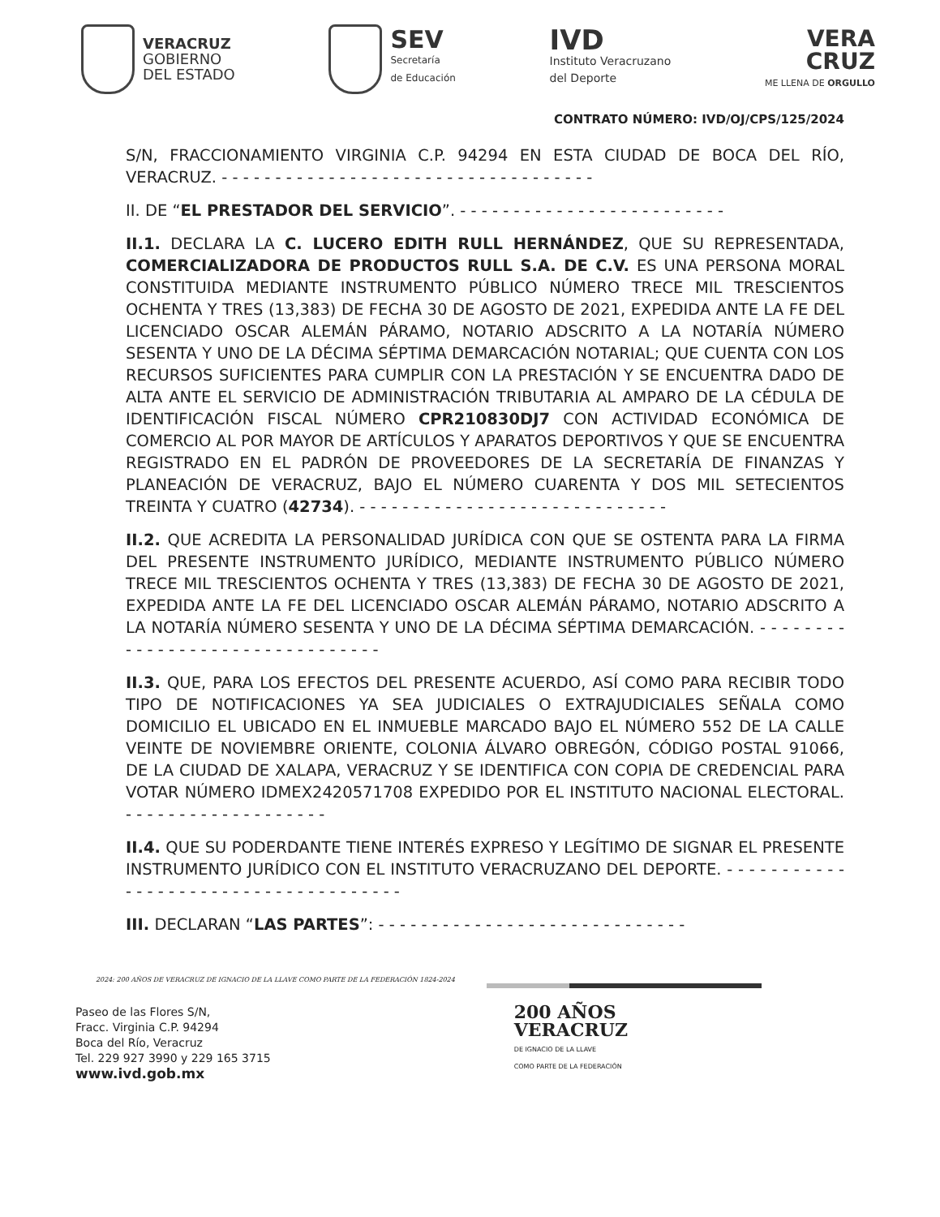VERACRUZ
GOBIERNO
DEL ESTADO
SEV
Secretaría
de Educación
IVD
Instituto Veracruzano
del Deporte
VERA
CRUZ
ME LLENA DE ORGULLO
CONTRATO NÚMERO: IVD/OJ/CPS/125/2024
S/N, FRACCIONAMIENTO VIRGINIA C.P. 94294 EN ESTA CIUDAD DE BOCA DEL RÍO, VERACRUZ. - - - - - - - - - - - - - - - - - - - - - - - - - - - - - - - - - - -
II. DE “EL PRESTADOR DEL SERVICIO”. - - - - - - - - - - - - - - - - - - - - - - - - -
II.1. DECLARA LA C. LUCERO EDITH RULL HERNÁNDEZ, QUE SU REPRESENTADA, COMERCIALIZADORA DE PRODUCTOS RULL S.A. DE C.V. ES UNA PERSONA MORAL CONSTITUIDA MEDIANTE INSTRUMENTO PÚBLICO NÚMERO TRECE MIL TRESCIENTOS OCHENTA Y TRES (13,383) DE FECHA 30 DE AGOSTO DE 2021, EXPEDIDA ANTE LA FE DEL LICENCIADO OSCAR ALEMÁN PÁRAMO, NOTARIO ADSCRITO A LA NOTARÍA NÚMERO SESENTA Y UNO DE LA DÉCIMA SÉPTIMA DEMARCACIÓN NOTARIAL; QUE CUENTA CON LOS RECURSOS SUFICIENTES PARA CUMPLIR CON LA PRESTACIÓN Y SE ENCUENTRA DADO DE ALTA ANTE EL SERVICIO DE ADMINISTRACIÓN TRIBUTARIA AL AMPARO DE LA CÉDULA DE IDENTIFICACIÓN FISCAL NÚMERO CPR210830DJ7 CON ACTIVIDAD ECONÓMICA DE COMERCIO AL POR MAYOR DE ARTÍCULOS Y APARATOS DEPORTIVOS Y QUE SE ENCUENTRA REGISTRADO EN EL PADRÓN DE PROVEEDORES DE LA SECRETARÍA DE FINANZAS Y PLANEACIÓN DE VERACRUZ, BAJO EL NÚMERO CUARENTA Y DOS MIL SETECIENTOS TREINTA Y CUATRO (42734). - - - - - - - - - - - - - - - - - - - - - - - - - - - - -
II.2. QUE ACREDITA LA PERSONALIDAD JURÍDICA CON QUE SE OSTENTA PARA LA FIRMA DEL PRESENTE INSTRUMENTO JURÍDICO, MEDIANTE INSTRUMENTO PÚBLICO NÚMERO TRECE MIL TRESCIENTOS OCHENTA Y TRES (13,383) DE FECHA 30 DE AGOSTO DE 2021, EXPEDIDA ANTE LA FE DEL LICENCIADO OSCAR ALEMÁN PÁRAMO, NOTARIO ADSCRITO A LA NOTARÍA NÚMERO SESENTA Y UNO DE LA DÉCIMA SÉPTIMA DEMARCACIÓN. - - - - - - - - - - - - - - - - - - - - - - - - - - - - - - - -
II.3. QUE, PARA LOS EFECTOS DEL PRESENTE ACUERDO, ASÍ COMO PARA RECIBIR TODO TIPO DE NOTIFICACIONES YA SEA JUDICIALES O EXTRAJUDICIALES SEÑALA COMO DOMICILIO EL UBICADO EN EL INMUEBLE MARCADO BAJO EL NÚMERO 552 DE LA CALLE VEINTE DE NOVIEMBRE ORIENTE, COLONIA ÁLVARO OBREGÓN, CÓDIGO POSTAL 91066, DE LA CIUDAD DE XALAPA, VERACRUZ Y SE IDENTIFICA CON COPIA DE CREDENCIAL PARA VOTAR NÚMERO IDMEX2420571708 EXPEDIDO POR EL INSTITUTO NACIONAL ELECTORAL. - - - - - - - - - - - - - - - - - - -
II.4. QUE SU PODERDANTE TIENE INTERÉS EXPRESO Y LEGÍTIMO DE SIGNAR EL PRESENTE INSTRUMENTO JURÍDICO CON EL INSTITUTO VERACRUZANO DEL DEPORTE. - - - - - - - - - - - - - - - - - - - - - - - - - - - - - - - - - - - - -
III. DECLARAN “LAS PARTES”: - - - - - - - - - - - - - - - - - - - - - - - - - - - - -
2024: 200 AÑOS DE VERACRUZ DE IGNACIO DE LA LLAVE COMO PARTE DE LA FEDERACIÓN 1824-2024
Paseo de las Flores S/N,
Fracc. Virginia C.P. 94294
Boca del Río, Veracruz
Tel. 229 927 3990 y 229 165 3715
www.ivd.gob.mx
200 AÑOS
VERACRUZ
DE IGNACIO DE LA LLAVE
COMO PARTE DE LA FEDERACIÓN